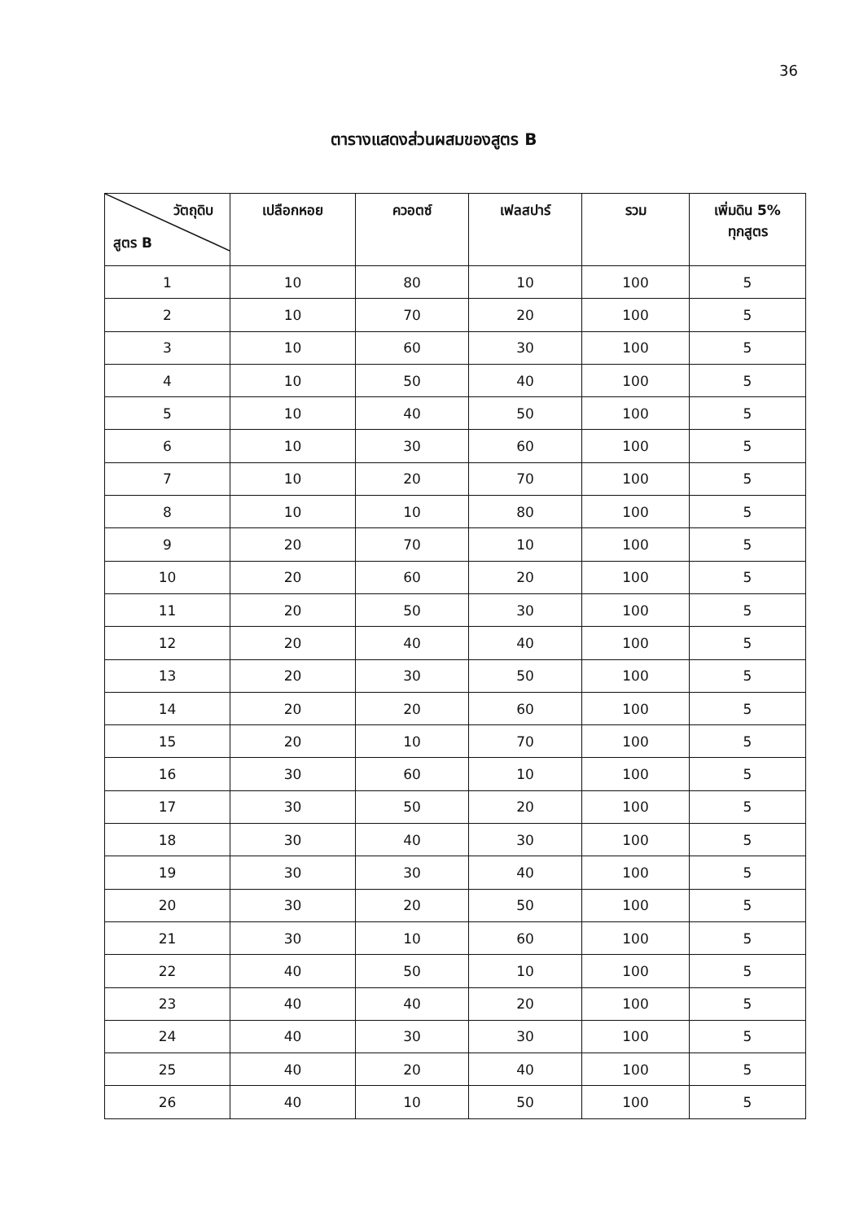36
ตารางแสดงส่วนผสมของสูตร B
| วัตถุดิบ สูตร B | เปลือกหอย | ควอตซ์ | เฟลสปาร์ | รวม | เพิ่มดิน 5% ทุกสูตร |
| --- | --- | --- | --- | --- | --- |
| 1 | 10 | 80 | 10 | 100 | 5 |
| 2 | 10 | 70 | 20 | 100 | 5 |
| 3 | 10 | 60 | 30 | 100 | 5 |
| 4 | 10 | 50 | 40 | 100 | 5 |
| 5 | 10 | 40 | 50 | 100 | 5 |
| 6 | 10 | 30 | 60 | 100 | 5 |
| 7 | 10 | 20 | 70 | 100 | 5 |
| 8 | 10 | 10 | 80 | 100 | 5 |
| 9 | 20 | 70 | 10 | 100 | 5 |
| 10 | 20 | 60 | 20 | 100 | 5 |
| 11 | 20 | 50 | 30 | 100 | 5 |
| 12 | 20 | 40 | 40 | 100 | 5 |
| 13 | 20 | 30 | 50 | 100 | 5 |
| 14 | 20 | 20 | 60 | 100 | 5 |
| 15 | 20 | 10 | 70 | 100 | 5 |
| 16 | 30 | 60 | 10 | 100 | 5 |
| 17 | 30 | 50 | 20 | 100 | 5 |
| 18 | 30 | 40 | 30 | 100 | 5 |
| 19 | 30 | 30 | 40 | 100 | 5 |
| 20 | 30 | 20 | 50 | 100 | 5 |
| 21 | 30 | 10 | 60 | 100 | 5 |
| 22 | 40 | 50 | 10 | 100 | 5 |
| 23 | 40 | 40 | 20 | 100 | 5 |
| 24 | 40 | 30 | 30 | 100 | 5 |
| 25 | 40 | 20 | 40 | 100 | 5 |
| 26 | 40 | 10 | 50 | 100 | 5 |